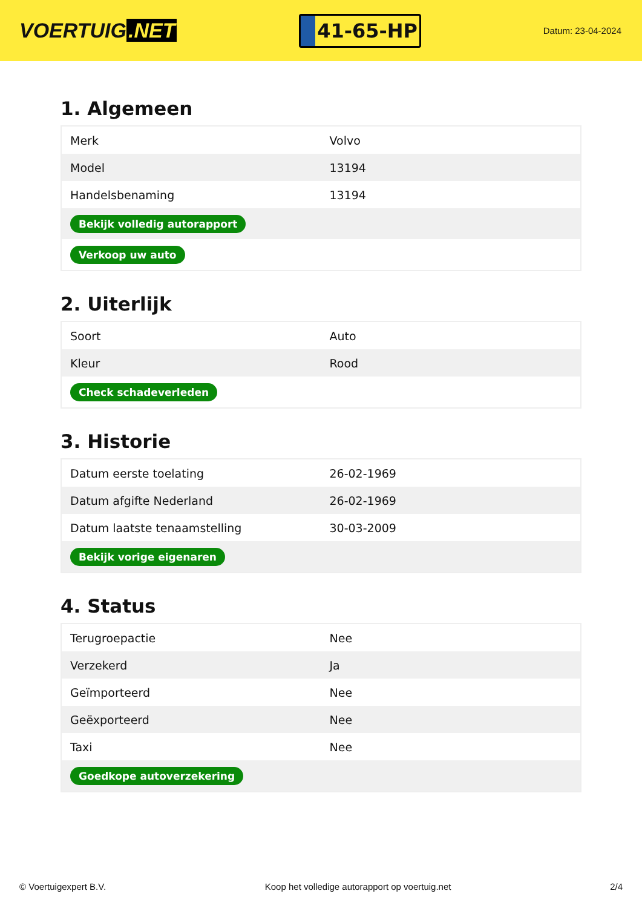VOERTUIG.NET
41-65-HP
Datum: 23-04-2024
1. Algemeen
| Merk | Volvo |
| Model | 13194 |
| Handelsbenaming | 13194 |
| Bekijk volledig autorapport | |
| Verkoop uw auto | |
2. Uiterlijk
| Soort | Auto |
| Kleur | Rood |
| Check schadeverleden | |
3. Historie
| Datum eerste toelating | 26-02-1969 |
| Datum afgifte Nederland | 26-02-1969 |
| Datum laatste tenaamstelling | 30-03-2009 |
| Bekijk vorige eigenaren | |
4. Status
| Terugroepactie | Nee |
| Verzekerd | Ja |
| Geïmporteerd | Nee |
| Geëxporteerd | Nee |
| Taxi | Nee |
| Goedkope autoverzekering | |
© Voertuigexpert B.V. Koop het volledige autorapport op voertuig.net 2/4